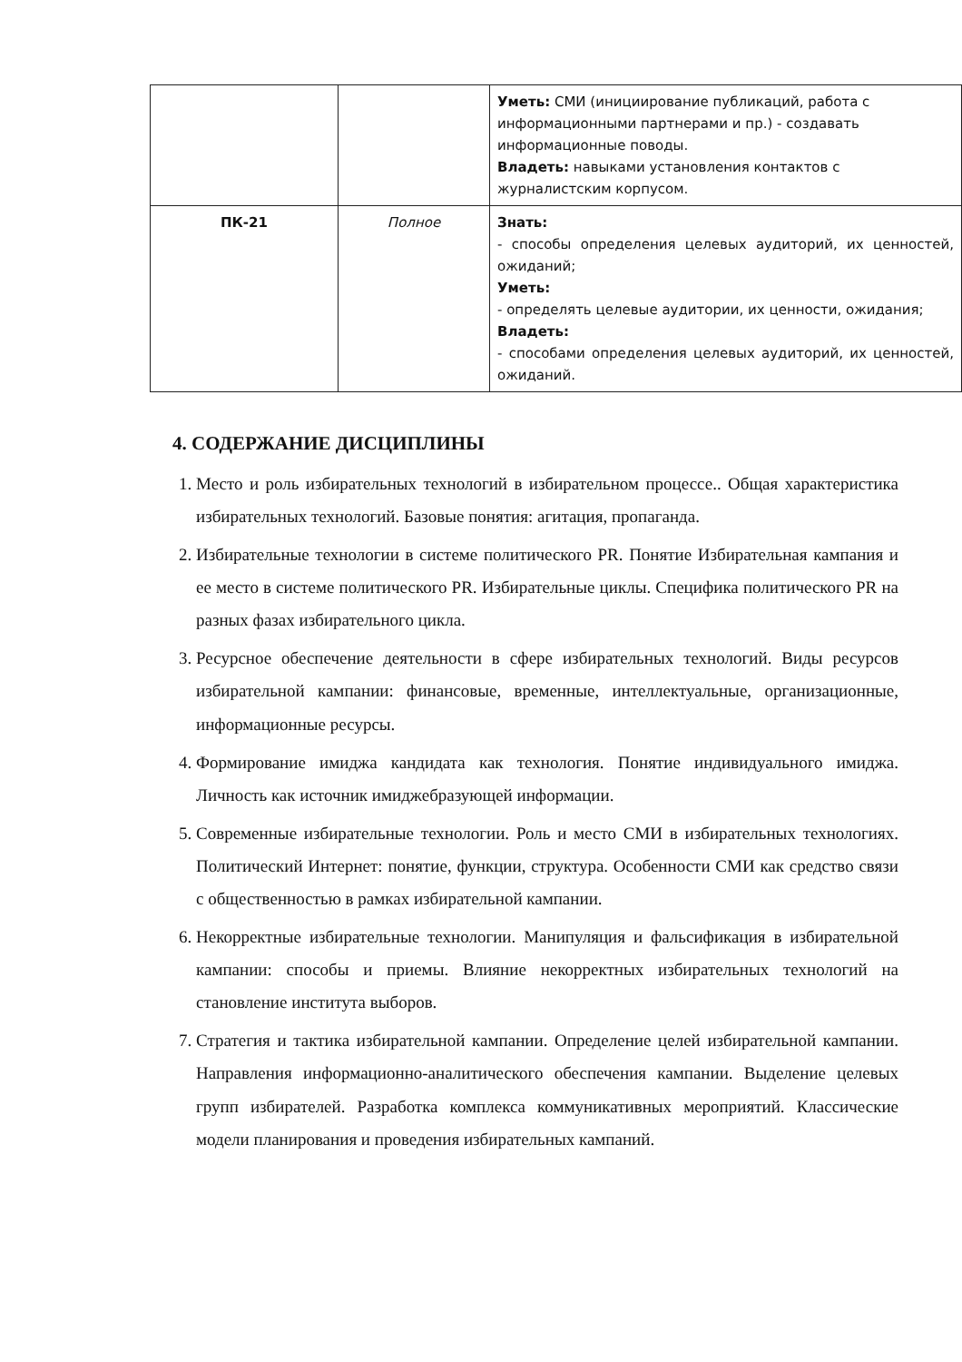| | | Уметь: СМИ (инициирование публикаций, работа с информационными партнерами и пр.) - создавать информационные поводы. Владеть: навыками установления контактов с журналистским корпусом. |
| ПК-21 | Полное | Знать: - способы определения целевых аудиторий, их ценностей, ожиданий; Уметь: - определять целевые аудитории, их ценности, ожидания; Владеть: - способами определения целевых аудиторий, их ценностей, ожиданий. |
4. СОДЕРЖАНИЕ ДИСЦИПЛИНЫ
1. Место и роль избирательных технологий в избирательном процессе.. Общая характеристика избирательных технологий. Базовые понятия: агитация, пропаганда.
2. Избирательные технологии в системе политического PR. Понятие Избирательная кампания и ее место в системе политического PR. Избирательные циклы. Специфика политического PR на разных фазах избирательного цикла.
3. Ресурсное обеспечение деятельности в сфере избирательных технологий. Виды ресурсов избирательной кампании: финансовые, временные, интеллектуальные, организационные, информационные ресурсы.
4. Формирование имиджа кандидата как технология. Понятие индивидуального имиджа. Личность как источник имиджебразующей информации.
5. Современные избирательные технологии. Роль и место СМИ в избирательных технологиях. Политический Интернет: понятие, функции, структура. Особенности СМИ как средство связи с общественностью в рамках избирательной кампании.
6. Некорректные избирательные технологии. Манипуляция и фальсификация в избирательной кампании: способы и приемы. Влияние некорректных избирательных технологий на становление института выборов.
7. Стратегия и тактика избирательной кампании. Определение целей избирательной кампании. Направления информационно-аналитического обеспечения кампании. Выделение целевых групп избирателей. Разработка комплекса коммуникативных мероприятий. Классические модели планирования и проведения избирательных кампаний.